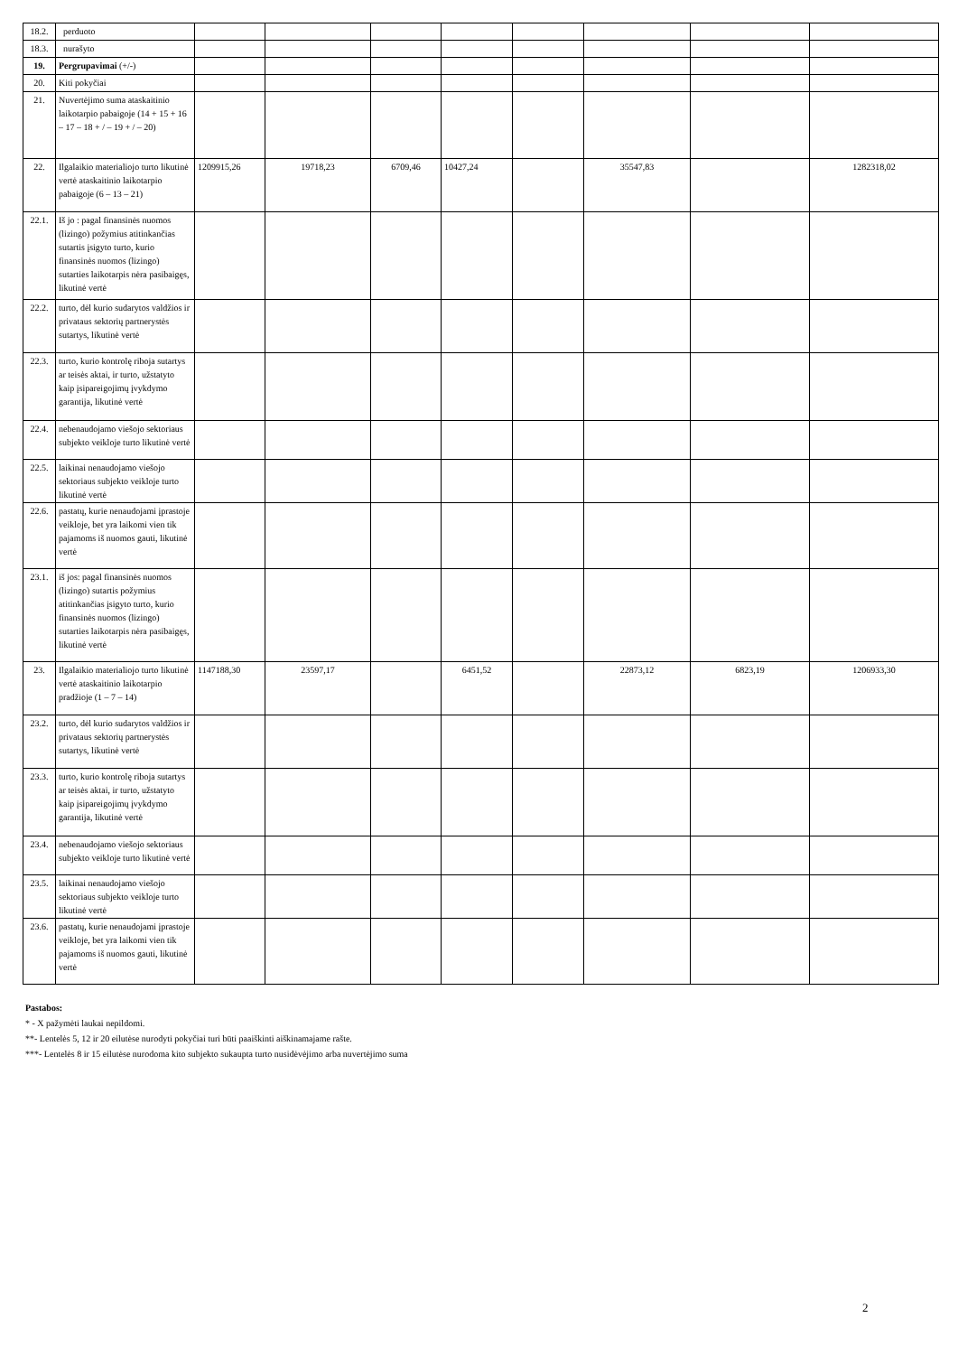| 18.2. | perduoto | | | | | | | | |
| 18.3. | nurašyto | | | | | | | | |
| 19. | Pergrupavimai (+/-) | | | | | | | | |
| 20. | Kiti pokyčiai | | | | | | | | |
| 21. | Nuvertėjimo suma ataskaitinio laikotarpio pabaigoje (14 + 15 + 16 – 17 – 18 + / – 19 + / – 20) | | | | | | | | |
| 22. | Ilgalaikio materialiojo turto likutinė vertė ataskaitinio laikotarpio pabaigoje (6 – 13 – 21) | 1209915,26 | 19718,23 | 6709,46 | 10427,24 | | 35547,83 | | 1282318,02 |
| 22.1. | Iš jo : pagal finansinės nuomos (lizingo) požymius atitinkančias sutartis įsigyto turto, kurio finansinės nuomos (lizingo) sutarties laikotarpis nėra pasibaigęs, likutinė vertė | | | | | | | | |
| 22.2. | turto, dėl kurio sudarytos valdžios ir privataus sektorių partnerystės sutartys, likutinė vertė | | | | | | | | |
| 22.3. | turto, kurio kontrolę riboja sutartys ar teisės aktai, ir turto, užstatyto kaip įsipareigojimų įvykdymo garantija, likutinė vertė | | | | | | | | |
| 22.4. | nebenaudojamo viešojo sektoriaus subjekto veikloje turto likutinė vertė | | | | | | | | |
| 22.5. | laikinai nenaudojamo viešojo sektoriaus subjekto veikloje turto likutinė vertė | | | | | | | | |
| 22.6. | pastatų, kurie nenaudojami įprastoje veikloje, bet yra laikomi vien tik pajamoms iš nuomos gauti, likutinė vertė | | | | | | | | |
| 23.1. | iš jos: pagal finansinės nuomos (lizingo) sutartis požymius atitinkančias įsigyto turto, kurio finansinės nuomos (lizingo) sutarties laikotarpis nėra pasibaigęs, likutinė vertė | | | | | | | | |
| 23. | Ilgalaikio materialiojo turto likutinė vertė ataskaitinio laikotarpio pradžioje (1 – 7 – 14) | 1147188,30 | 23597,17 | | 6451,52 | | 22873,12 | 6823,19 | 1206933,30 |
| 23.2. | turto, dėl kurio sudarytos valdžios ir privataus sektorių partnerystės sutartys, likutinė vertė | | | | | | | | |
| 23.3. | turto, kurio kontrolę riboja sutartys ar teisės aktai, ir turto, užstatyto kaip įsipareigojimų įvykdymo garantija, likutinė vertė | | | | | | | | |
| 23.4. | nebenaudojamo viešojo sektoriaus subjekto veikloje turto likutinė vertė | | | | | | | | |
| 23.5. | laikinai nenaudojamo viešojo sektoriaus subjekto veikloje turto likutinė vertė | | | | | | | | |
| 23.6. | pastatų, kurie nenaudojami įprastoje veikloje, bet yra laikomi vien tik pajamoms iš nuomos gauti, likutinė vertė | | | | | | | | |
Pastabos:
* - X pažymėti laukai nepildomi.
**- Lentelės 5, 12 ir 20 eilutėse nurodyti pokyčiai turi būti paaiškinti aiškinamajame rašte.
***- Lentelės 8 ir 15 eilutėse nurodoma kito subjekto sukaupta turto nusidėvėjimo arba nuvertėjimo suma
2